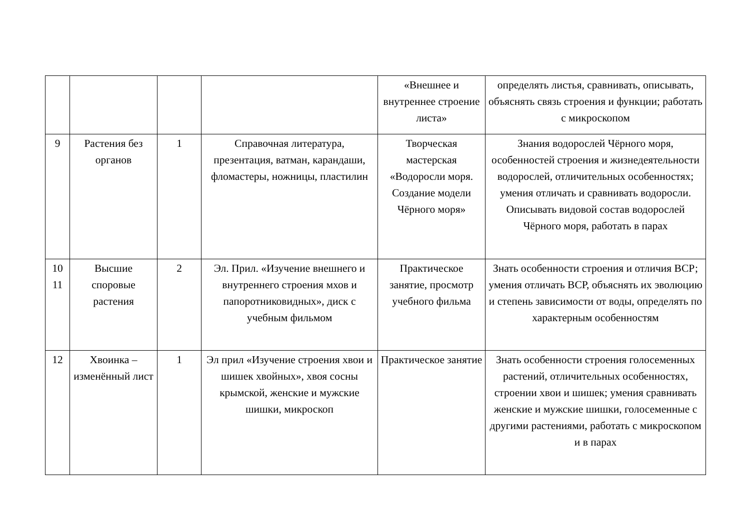| | | | | «Внешнее и внутреннее строение листа» | определять листья, сравнивать, описывать, объяснять связь строения и функции; работать с микроскопом |
| 9 | Растения без органов | 1 | Справочная литература, презентация, ватман, карандаши, фломастеры, ножницы, пластилин | Творческая мастерская «Водоросли моря. Создание модели Чёрного моря» | Знания водорослей Чёрного моря, особенностей строения и жизнедеятельности водорослей, отличительных особенностях; умения отличать и сравнивать водоросли. Описывать видовой состав водорослей Чёрного моря, работать в парах |
| 10 11 | Высшие споровые растения | 2 | Эл. Прил. «Изучение внешнего и внутреннего строения мхов и папоротниковидных», диск с учебным фильмом | Практическое занятие, просмотр учебного фильма | Знать особенности строения и отличия ВСР; умения отличать ВСР, объяснять их эволюцию и степень зависимости от воды, определять по характерным особенностям |
| 12 | Хвоинка – изменённый лист | 1 | Эл прил «Изучение строения хвои и шишек хвойных», хвоя сосны крымской, женские и мужские шишки, микроскоп | Практическое занятие | Знать особенности строения голосеменных растений, отличительных особенностях, строении хвои и шишек; умения сравнивать женские и мужские шишки, голосеменные с другими растениями, работать с микроскопом и в парах |